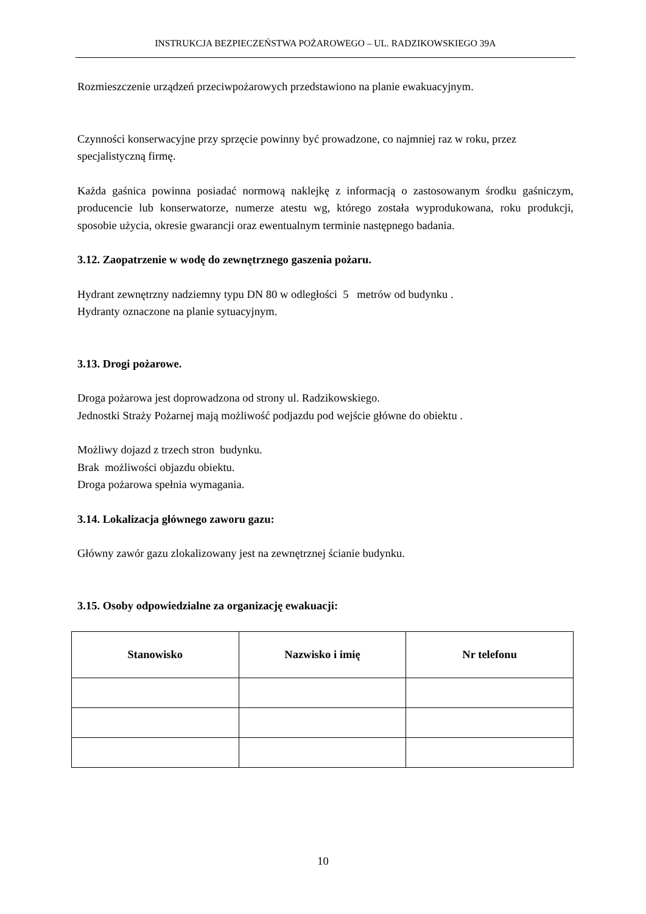INSTRUKCJA BEZPIECZEŃSTWA POŻAROWEGO – UL. RADZIKOWSKIEGO 39A
Rozmieszczenie urządzeń przeciwpożarowych przedstawiono na planie ewakuacyjnym.
Czynności konserwacyjne przy sprzęcie powinny być prowadzone, co najmniej raz w roku, przez specjalistyczną firmę.
Każda gaśnica powinna posiadać normową naklejkę z informacją o zastosowanym środku gaśniczym, producencie lub konserwatorze, numerze atestu wg, którego została wyprodukowana, roku produkcji, sposobie użycia, okresie gwarancji oraz ewentualnym terminie następnego badania.
3.12. Zaopatrzenie w wodę do zewnętrznego gaszenia pożaru.
Hydrant zewnętrzny nadziemny typu DN 80 w odległości 5 metrów od budynku .
Hydranty oznaczone na planie sytuacyjnym.
3.13. Drogi pożarowe.
Droga pożarowa jest doprowadzona od strony ul. Radzikowskiego.
Jednostki Straży Pożarnej mają możliwość podjazdu pod wejście główne do obiektu .
Możliwy dojazd z trzech stron budynku.
Brak możliwości objazdu obiektu.
Droga pożarowa spełnia wymagania.
3.14. Lokalizacja głównego zaworu gazu:
Główny zawór gazu zlokalizowany jest na zewnętrznej ścianie budynku.
3.15. Osoby odpowiedzialne za organizację ewakuacji:
| Stanowisko | Nazwisko i imię | Nr telefonu |
| --- | --- | --- |
10